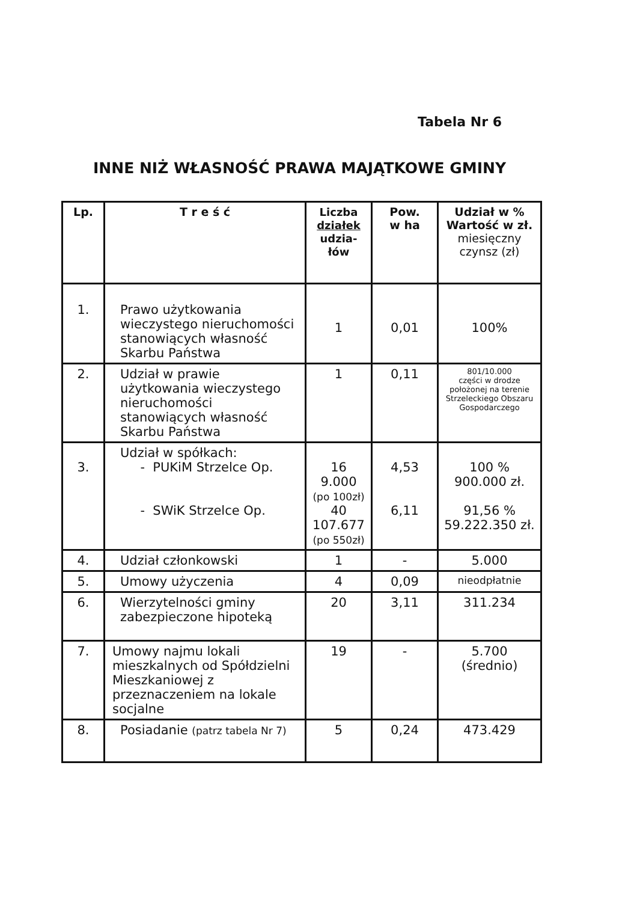Tabela Nr 6
INNE NIŻ WŁASNOŚĆ PRAWA MAJĄTKOWE GMINY
| Lp. | T r e ś ć | Liczba działek udzia-łów | Pow. w ha | Udział w % Wartość w zł. miesięczny czynsz (zł) |
| --- | --- | --- | --- | --- |
| 1. | Prawo użytkowania wieczystego nieruchomości stanowiących własność Skarbu Państwa | 1 | 0,01 | 100% |
| 2. | Udział w prawie użytkowania wieczystego nieruchomości stanowiących własność Skarbu Państwa | 1 | 0,11 | 801/10.000 części w drodze położonej na terenie Strzeleckiego Obszaru Gospodarczego |
| 3. | Udział w spółkach: - PUKiM Strzelce Op. - SWiK Strzelce Op. | 16 9.000 (po 100zł) 40 107.677 (po 550zł) | 4,53 6,11 | 100 % 900.000 zł. 91,56 % 59.222.350 zł. |
| 4. | Udział członkowski | 1 | - | 5.000 |
| 5. | Umowy użyczenia | 4 | 0,09 | nieodpłatnie |
| 6. | Wierzytelności gminy zabezpieczone hipoteką | 20 | 3,11 | 311.234 |
| 7. | Umowy najmu lokali mieszkalnych od Spółdzielni Mieszkaniowej z przeznaczeniem na lokale socjalne | 19 | - | 5.700 (średnio) |
| 8. | Posiadanie (patrz tabela Nr 7) | 5 | 0,24 | 473.429 |